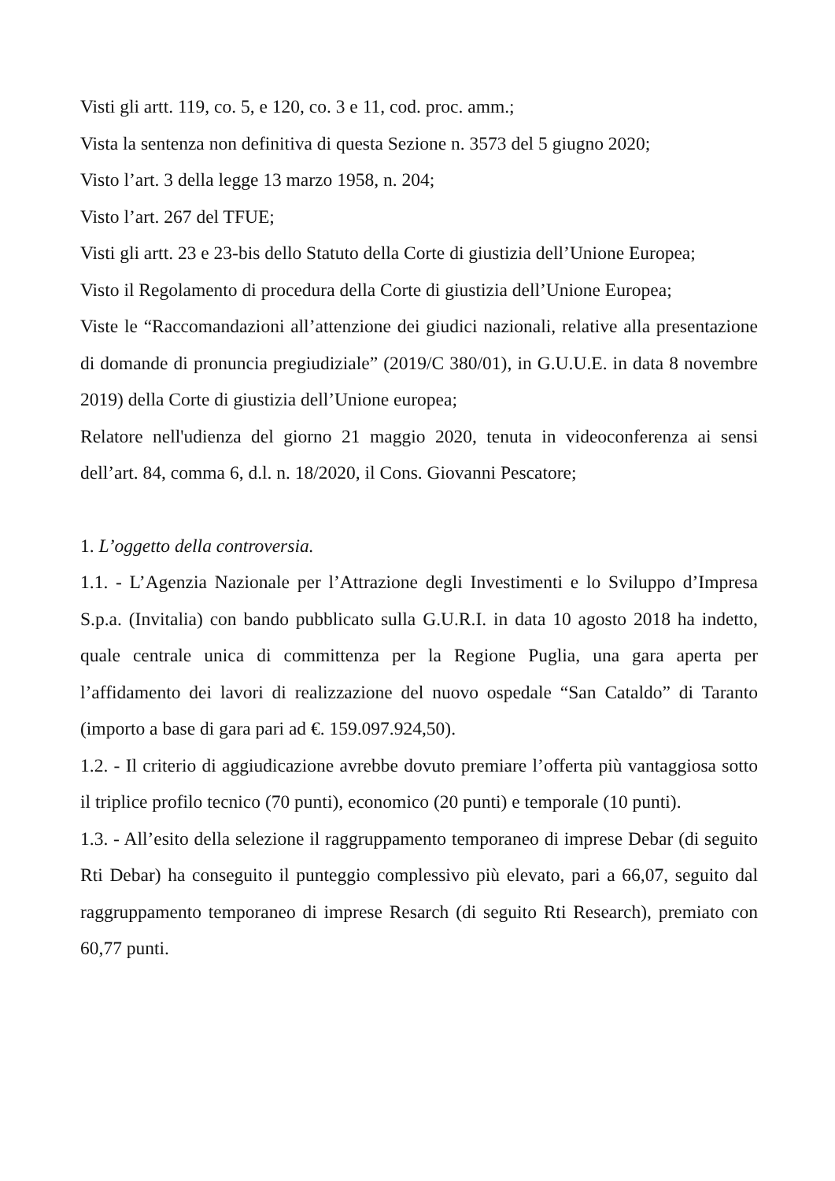Visti gli artt. 119, co. 5, e 120, co. 3 e 11, cod. proc. amm.;
Vista la sentenza non definitiva di questa Sezione n. 3573 del 5 giugno 2020;
Visto l’art. 3 della legge 13 marzo 1958, n. 204;
Visto l’art. 267 del TFUE;
Visti gli artt. 23 e 23-bis dello Statuto della Corte di giustizia dell’Unione Europea;
Visto il Regolamento di procedura della Corte di giustizia dell’Unione Europea;
Viste le “Raccomandazioni all’attenzione dei giudici nazionali, relative alla presentazione di domande di pronuncia pregiudiziale” (2019/C 380/01), in G.U.U.E. in data 8 novembre 2019) della Corte di giustizia dell’Unione europea;
Relatore nell'udienza del giorno 21 maggio 2020, tenuta in videoconferenza ai sensi dell’art. 84, comma 6, d.l. n. 18/2020, il Cons. Giovanni Pescatore;
1. L’oggetto della controversia.
1.1. - L’Agenzia Nazionale per l’Attrazione degli Investimenti e lo Sviluppo d’Impresa S.p.a. (Invitalia) con bando pubblicato sulla G.U.R.I. in data 10 agosto 2018 ha indetto, quale centrale unica di committenza per la Regione Puglia, una gara aperta per l’affidamento dei lavori di realizzazione del nuovo ospedale “San Cataldo” di Taranto (importo a base di gara pari ad €. 159.097.924,50).
1.2. - Il criterio di aggiudicazione avrebbe dovuto premiare l’offerta più vantaggiosa sotto il triplice profilo tecnico (70 punti), economico (20 punti) e temporale (10 punti).
1.3. - All’esito della selezione il raggruppamento temporaneo di imprese Debar (di seguito Rti Debar) ha conseguito il punteggio complessivo più elevato, pari a 66,07, seguito dal raggruppamento temporaneo di imprese Resarch (di seguito Rti Research), premiato con 60,77 punti.